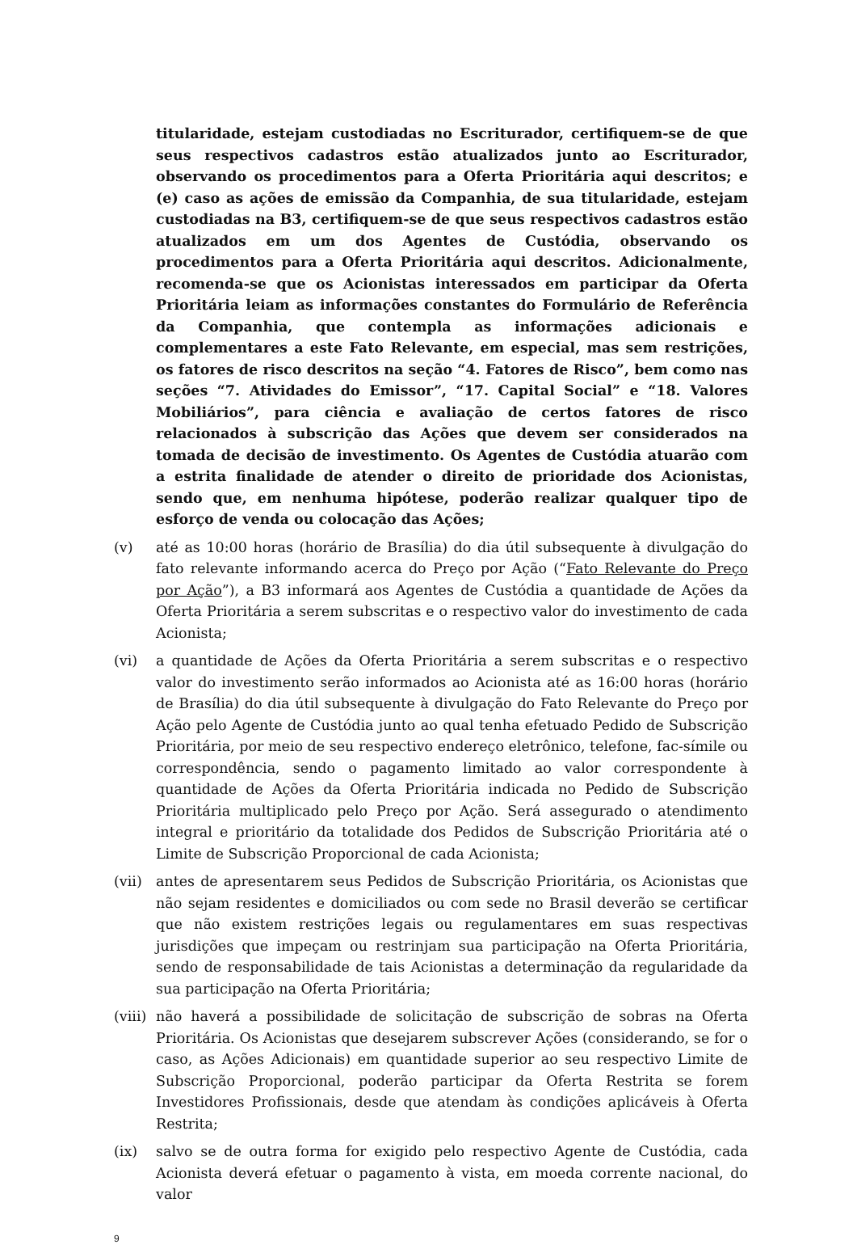titularidade, estejam custodiadas no Escriturador, certifiquem-se de que seus respectivos cadastros estão atualizados junto ao Escriturador, observando os procedimentos para a Oferta Prioritária aqui descritos; e (e) caso as ações de emissão da Companhia, de sua titularidade, estejam custodiadas na B3, certifiquem-se de que seus respectivos cadastros estão atualizados em um dos Agentes de Custódia, observando os procedimentos para a Oferta Prioritária aqui descritos. Adicionalmente, recomenda-se que os Acionistas interessados em participar da Oferta Prioritária leiam as informações constantes do Formulário de Referência da Companhia, que contempla as informações adicionais e complementares a este Fato Relevante, em especial, mas sem restrições, os fatores de risco descritos na seção “4. Fatores de Risco”, bem como nas seções “7. Atividades do Emissor”, “17. Capital Social” e “18. Valores Mobiliários”, para ciência e avaliação de certos fatores de risco relacionados à subscrição das Ações que devem ser considerados na tomada de decisão de investimento. Os Agentes de Custódia atuarão com a estrita finalidade de atender o direito de prioridade dos Acionistas, sendo que, em nenhuma hipótese, poderão realizar qualquer tipo de esforço de venda ou colocação das Ações;
(v) até as 10:00 horas (horário de Brasília) do dia útil subsequente à divulgação do fato relevante informando acerca do Preço por Ação (“Fato Relevante do Preço por Ação”), a B3 informará aos Agentes de Custódia a quantidade de Ações da Oferta Prioritária a serem subscritas e o respectivo valor do investimento de cada Acionista;
(vi) a quantidade de Ações da Oferta Prioritária a serem subscritas e o respectivo valor do investimento serão informados ao Acionista até as 16:00 horas (horário de Brasília) do dia útil subsequente à divulgação do Fato Relevante do Preço por Ação pelo Agente de Custódia junto ao qual tenha efetuado Pedido de Subscrição Prioritária, por meio de seu respectivo endereço eletrônico, telefone, fac-símile ou correspondência, sendo o pagamento limitado ao valor correspondente à quantidade de Ações da Oferta Prioritária indicada no Pedido de Subscrição Prioritária multiplicado pelo Preço por Ação. Será assegurado o atendimento integral e prioritário da totalidade dos Pedidos de Subscrição Prioritária até o Limite de Subscrição Proporcional de cada Acionista;
(vii)
antes de apresentarem seus Pedidos de Subscrição Prioritária, os Acionistas que não sejam residentes e domiciliados ou com sede no Brasil deverão se certificar que não existem restrições legais ou regulamentares em suas respectivas jurisdições que impeçam ou restrinjam sua participação na Oferta Prioritária, sendo de responsabilidade de tais Acionistas a determinação da regularidade da sua participação na Oferta Prioritária;
(viii)
não haverá a possibilidade de solicitação de subscrição de sobras na Oferta Prioritária. Os Acionistas que desejarem subscrever Ações (considerando, se for o caso, as Ações Adicionais) em quantidade superior ao seu respectivo Limite de Subscrição Proporcional, poderão participar da Oferta Restrita se forem Investidores Profissionais, desde que atendam às condições aplicáveis à Oferta Restrita;
(ix) salvo se de outra forma for exigido pelo respectivo Agente de Custódia, cada Acionista deverá efetuar o pagamento à vista, em moeda corrente nacional, do valor
9